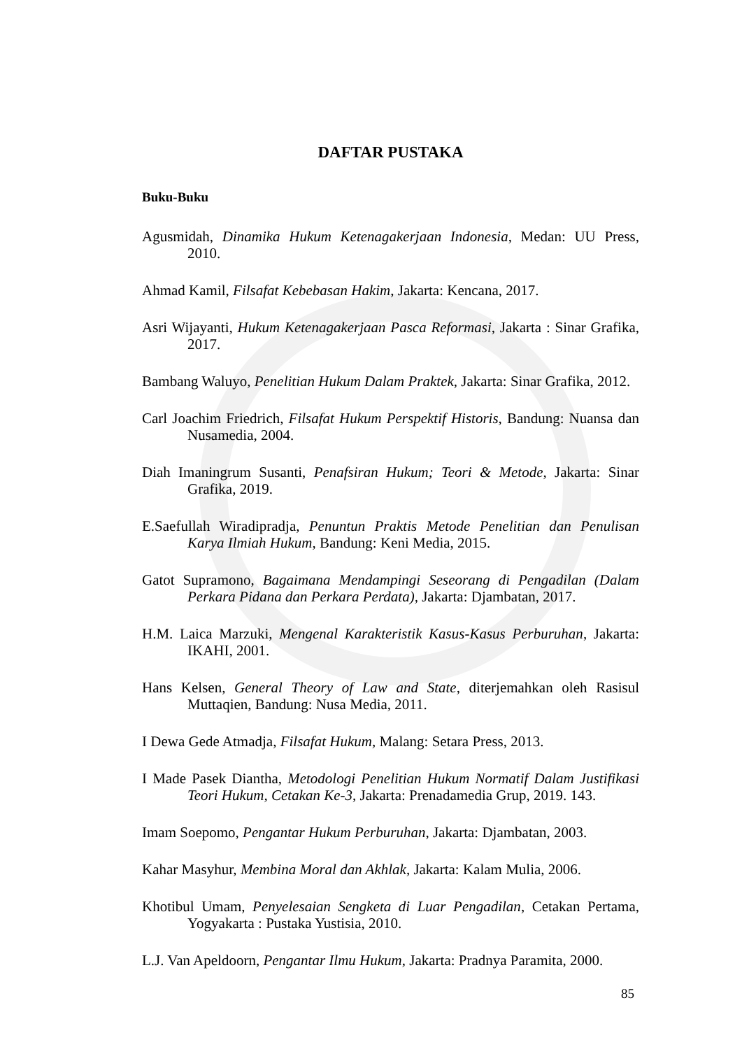DAFTAR PUSTAKA
Buku-Buku
Agusmidah, Dinamika Hukum Ketenagakerjaan Indonesia, Medan: UU Press, 2010.
Ahmad Kamil, Filsafat Kebebasan Hakim, Jakarta: Kencana, 2017.
Asri Wijayanti, Hukum Ketenagakerjaan Pasca Reformasi, Jakarta : Sinar Grafika, 2017.
Bambang Waluyo, Penelitian Hukum Dalam Praktek, Jakarta: Sinar Grafika, 2012.
Carl Joachim Friedrich, Filsafat Hukum Perspektif Historis, Bandung: Nuansa dan Nusamedia, 2004.
Diah Imaningrum Susanti, Penafsiran Hukum; Teori & Metode, Jakarta: Sinar Grafika, 2019.
E.Saefullah Wiradipradja, Penuntun Praktis Metode Penelitian dan Penulisan Karya Ilmiah Hukum, Bandung: Keni Media, 2015.
Gatot Supramono, Bagaimana Mendampingi Seseorang di Pengadilan (Dalam Perkara Pidana dan Perkara Perdata), Jakarta: Djambatan, 2017.
H.M. Laica Marzuki, Mengenal Karakteristik Kasus-Kasus Perburuhan, Jakarta: IKAHI, 2001.
Hans Kelsen, General Theory of Law and State, diterjemahkan oleh Rasisul Muttaqien, Bandung: Nusa Media, 2011.
I Dewa Gede Atmadja, Filsafat Hukum, Malang: Setara Press, 2013.
I Made Pasek Diantha, Metodologi Penelitian Hukum Normatif Dalam Justifikasi Teori Hukum, Cetakan Ke-3, Jakarta: Prenadamedia Grup, 2019. 143.
Imam Soepomo, Pengantar Hukum Perburuhan, Jakarta: Djambatan, 2003.
Kahar Masyhur, Membina Moral dan Akhlak, Jakarta: Kalam Mulia, 2006.
Khotibul Umam, Penyelesaian Sengketa di Luar Pengadilan, Cetakan Pertama, Yogyakarta : Pustaka Yustisia, 2010.
L.J. Van Apeldoorn, Pengantar Ilmu Hukum, Jakarta: Pradnya Paramita, 2000.
85